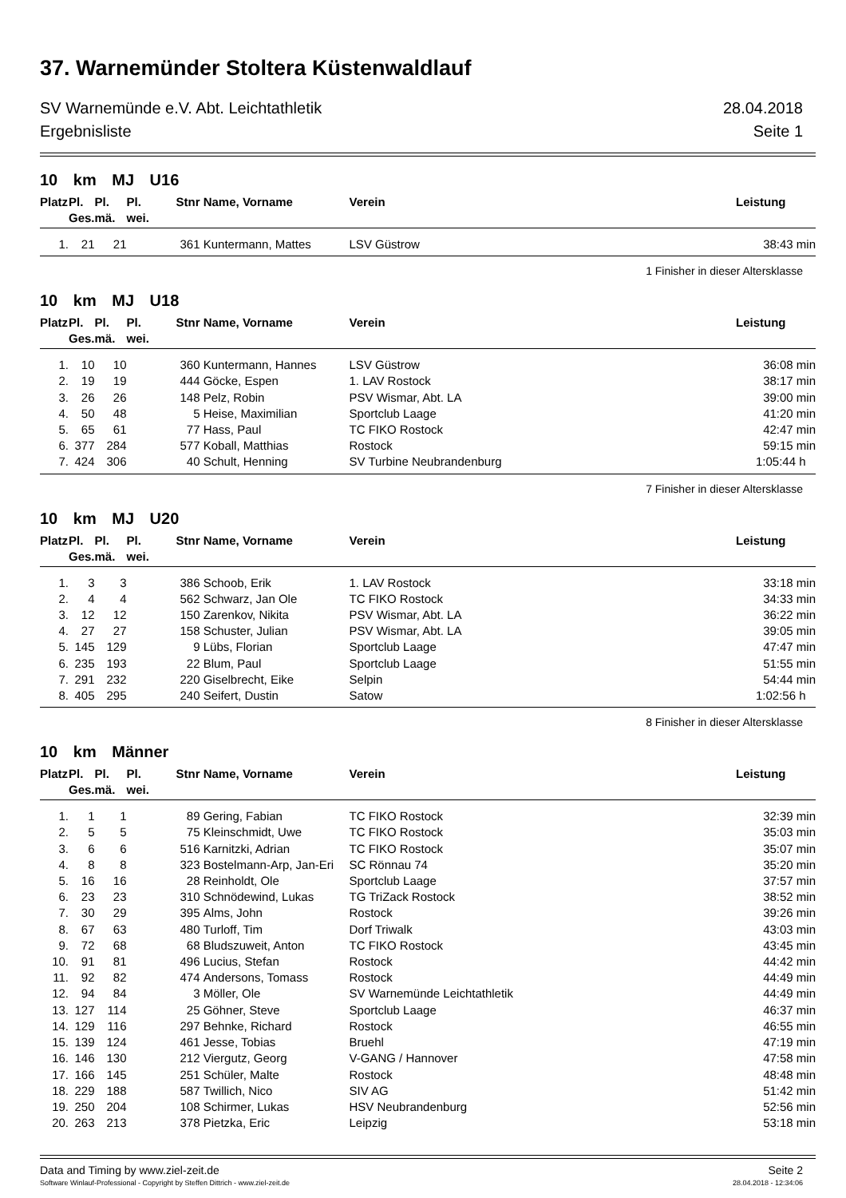37. Warnemünder Stoltera Küstenwaldlauf
SV Warnemünde e.V. Abt. Leichtathletik 28.04.2018
Ergebnisliste Seite 1
10 km MJ U16
| Platz | Pl. Ges. | Pl. mä. | Pl. wei. | Stnr | Name, Vorname | Verein | Leistung |
| --- | --- | --- | --- | --- | --- | --- | --- |
| 1. | 21 | 21 | | 361 | Kuntermann, Mattes | LSV Güstrow | 38:43 min |
1 Finisher in dieser Altersklasse
10 km MJ U18
| Platz | Pl. Ges. | Pl. mä. | Pl. wei. | Stnr | Name, Vorname | Verein | Leistung |
| --- | --- | --- | --- | --- | --- | --- | --- |
| 1. | 10 | 10 | | 360 | Kuntermann, Hannes | LSV Güstrow | 36:08 min |
| 2. | 19 | 19 | | 444 | Göcke, Espen | 1. LAV Rostock | 38:17 min |
| 3. | 26 | 26 | | 148 | Pelz, Robin | PSV Wismar, Abt. LA | 39:00 min |
| 4. | 50 | 48 | | 5 | Heise, Maximilian | Sportclub Laage | 41:20 min |
| 5. | 65 | 61 | | 77 | Hass, Paul | TC FIKO Rostock | 42:47 min |
| 6. | 377 | 284 | | 577 | Koball, Matthias | Rostock | 59:15 min |
| 7. | 424 | 306 | | 40 | Schult, Henning | SV Turbine Neubrandenburg | 1:05:44 h |
7 Finisher in dieser Altersklasse
10 km MJ U20
| Platz | Pl. Ges. | Pl. mä. | Pl. wei. | Stnr | Name, Vorname | Verein | Leistung |
| --- | --- | --- | --- | --- | --- | --- | --- |
| 1. | 3 | 3 | | 386 | Schoob, Erik | 1. LAV Rostock | 33:18 min |
| 2. | 4 | 4 | | 562 | Schwarz, Jan Ole | TC FIKO Rostock | 34:33 min |
| 3. | 12 | 12 | | 150 | Zarenkov, Nikita | PSV Wismar, Abt. LA | 36:22 min |
| 4. | 27 | 27 | | 158 | Schuster, Julian | PSV Wismar, Abt. LA | 39:05 min |
| 5. | 145 | 129 | | 9 | Lübs, Florian | Sportclub Laage | 47:47 min |
| 6. | 235 | 193 | | 22 | Blum, Paul | Sportclub Laage | 51:55 min |
| 7. | 291 | 232 | | 220 | Giselbrecht, Eike | Selpin | 54:44 min |
| 8. | 405 | 295 | | 240 | Seifert, Dustin | Satow | 1:02:56 h |
8 Finisher in dieser Altersklasse
10 km Männer
| Platz | Pl. Ges. | Pl. mä. | Pl. wei. | Stnr | Name, Vorname | Verein | Leistung |
| --- | --- | --- | --- | --- | --- | --- | --- |
| 1. | 1 | 1 | | 89 | Gering, Fabian | TC FIKO Rostock | 32:39 min |
| 2. | 5 | 5 | | 75 | Kleinschmidt, Uwe | TC FIKO Rostock | 35:03 min |
| 3. | 6 | 6 | | 516 | Karnitzki, Adrian | TC FIKO Rostock | 35:07 min |
| 4. | 8 | 8 | | 323 | Bostelmann-Arp, Jan-Eri | SC Rönnau 74 | 35:20 min |
| 5. | 16 | 16 | | 28 | Reinholdt, Ole | Sportclub Laage | 37:57 min |
| 6. | 23 | 23 | | 310 | Schnödewind, Lukas | TG TriZack Rostock | 38:52 min |
| 7. | 30 | 29 | | 395 | Alms, John | Rostock | 39:26 min |
| 8. | 67 | 63 | | 480 | Turloff, Tim | Dorf Triwalk | 43:03 min |
| 9. | 72 | 68 | | 68 | Bludszuweit, Anton | TC FIKO Rostock | 43:45 min |
| 10. | 91 | 81 | | 496 | Lucius, Stefan | Rostock | 44:42 min |
| 11. | 92 | 82 | | 474 | Andersons, Tomass | Rostock | 44:49 min |
| 12. | 94 | 84 | | 3 | Möller, Ole | SV Warnemünde Leichtathletik | 44:49 min |
| 13. | 127 | 114 | | 25 | Göhner, Steve | Sportclub Laage | 46:37 min |
| 14. | 129 | 116 | | 297 | Behnke, Richard | Rostock | 46:55 min |
| 15. | 139 | 124 | | 461 | Jesse, Tobias | Bruehl | 47:19 min |
| 16. | 146 | 130 | | 212 | Viergutz, Georg | V-GANG / Hannover | 47:58 min |
| 17. | 166 | 145 | | 251 | Schüler, Malte | Rostock | 48:48 min |
| 18. | 229 | 188 | | 587 | Twillich, Nico | SIV AG | 51:42 min |
| 19. | 250 | 204 | | 108 | Schirmer, Lukas | HSV Neubrandenburg | 52:56 min |
| 20. | 263 | 213 | | 378 | Pietzka, Eric | Leipzig | 53:18 min |
Data and Timing by www.ziel-zeit.de Seite 2
Software Winlauf-Professional - Copyright by Steffen Dittrich - www.ziel-zeit.de 28.04.2018 - 12:34:06